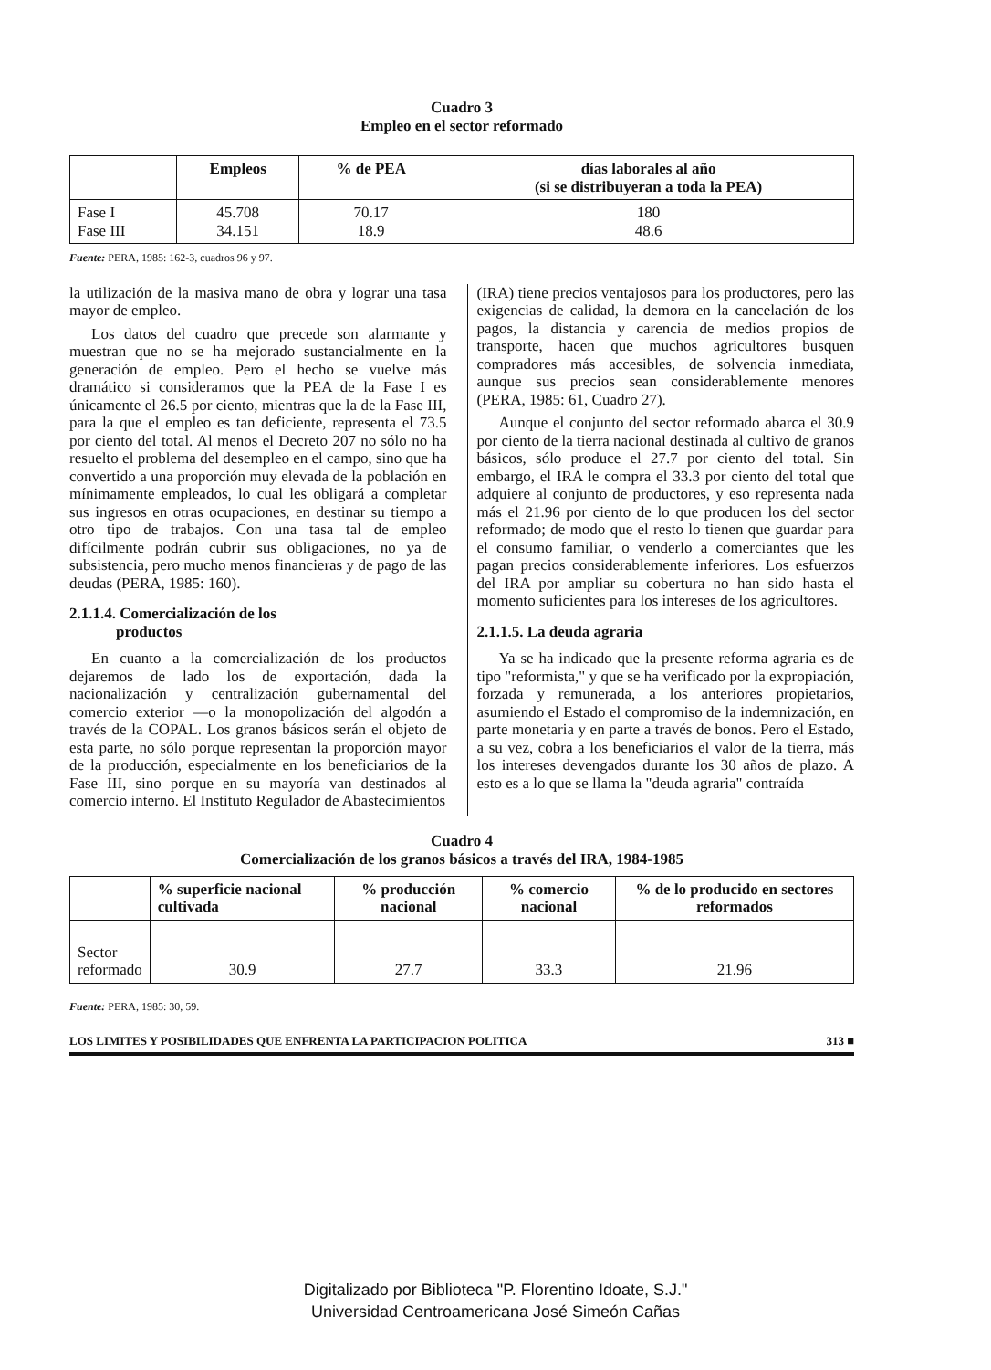Cuadro 3
Empleo en el sector reformado
| | Empleos | % de PEA | días laborales al año (si se distribuyeran a toda la PEA) |
| --- | --- | --- | --- |
| Fase I Fase III | 45.708 34.151 | 70.17 18.9 | 180 48.6 |
Fuente: PERA, 1985: 162-3, cuadros 96 y 97.
la utilización de la masiva mano de obra y lograr una tasa mayor de empleo.
Los datos del cuadro que precede son alarmante y muestran que no se ha mejorado sustancialmente en la generación de empleo. Pero el hecho se vuelve más dramático si consideramos que la PEA de la Fase I es únicamente el 26.5 por ciento, mientras que la de la Fase III, para la que el empleo es tan deficiente, representa el 73.5 por ciento del total. Al menos el Decreto 207 no sólo no ha resuelto el problema del desempleo en el campo, sino que ha convertido a una proporción muy elevada de la población en mínimamente empleados, lo cual les obligará a completar sus ingresos en otras ocupaciones, en destinar su tiempo a otro tipo de trabajos. Con una tasa tal de empleo difícilmente podrán cubrir sus obligaciones, no ya de subsistencia, pero mucho menos financieras y de pago de las deudas (PERA, 1985: 160).
2.1.1.4. Comercialización de los
productos
En cuanto a la comercialización de los productos dejaremos de lado los de exportación, dada la nacionalización y centralización gubernamental del comercio exterior —o la monopolización del algodón a través de la COPAL. Los granos básicos serán el objeto de esta parte, no sólo porque representan la proporción mayor de la producción, especialmente en los beneficiarios de la Fase III, sino porque en su mayoría van destinados al comercio interno. El Instituto Regulador de Abastecimientos
(IRA) tiene precios ventajosos para los productores, pero las exigencias de calidad, la demora en la cancelación de los pagos, la distancia y carencia de medios propios de transporte, hacen que muchos agricultores busquen compradores más accesibles, de solvencia inmediata, aunque sus precios sean considerablemente menores (PERA, 1985: 61, Cuadro 27).
Aunque el conjunto del sector reformado abarca el 30.9 por ciento de la tierra nacional destinada al cultivo de granos básicos, sólo produce el 27.7 por ciento del total. Sin embargo, el IRA le compra el 33.3 por ciento del total que adquiere al conjunto de productores, y eso representa nada más el 21.96 por ciento de lo que producen los del sector reformado; de modo que el resto lo tienen que guardar para el consumo familiar, o venderlo a comerciantes que les pagan precios considerablemente inferiores. Los esfuerzos del IRA por ampliar su cobertura no han sido hasta el momento suficientes para los intereses de los agricultores.
2.1.1.5. La deuda agraria
Ya se ha indicado que la presente reforma agraria es de tipo "reformista," y que se ha verificado por la expropiación, forzada y remunerada, a los anteriores propietarios, asumiendo el Estado el compromiso de la indemnización, en parte monetaria y en parte a través de bonos. Pero el Estado, a su vez, cobra a los beneficiarios el valor de la tierra, más los intereses devengados durante los 30 años de plazo. A esto es a lo que se llama la "deuda agraria" contraída
Cuadro 4
Comercialización de los granos básicos a través del IRA, 1984-1985
| | % superficie nacional cultivada | % producción nacional | % comercio nacional | % de lo producido en sectores reformados |
| --- | --- | --- | --- | --- |
| Sector reformado | 30.9 | 27.7 | 33.3 | 21.96 |
Fuente: PERA, 1985: 30, 59.
LOS LIMITES Y POSIBILIDADES QUE ENFRENTA LA PARTICIPACION POLITICA 313 ■
Digitalizado por Biblioteca "P. Florentino Idoate, S.J."
Universidad Centroamericana José Simeón Cañas